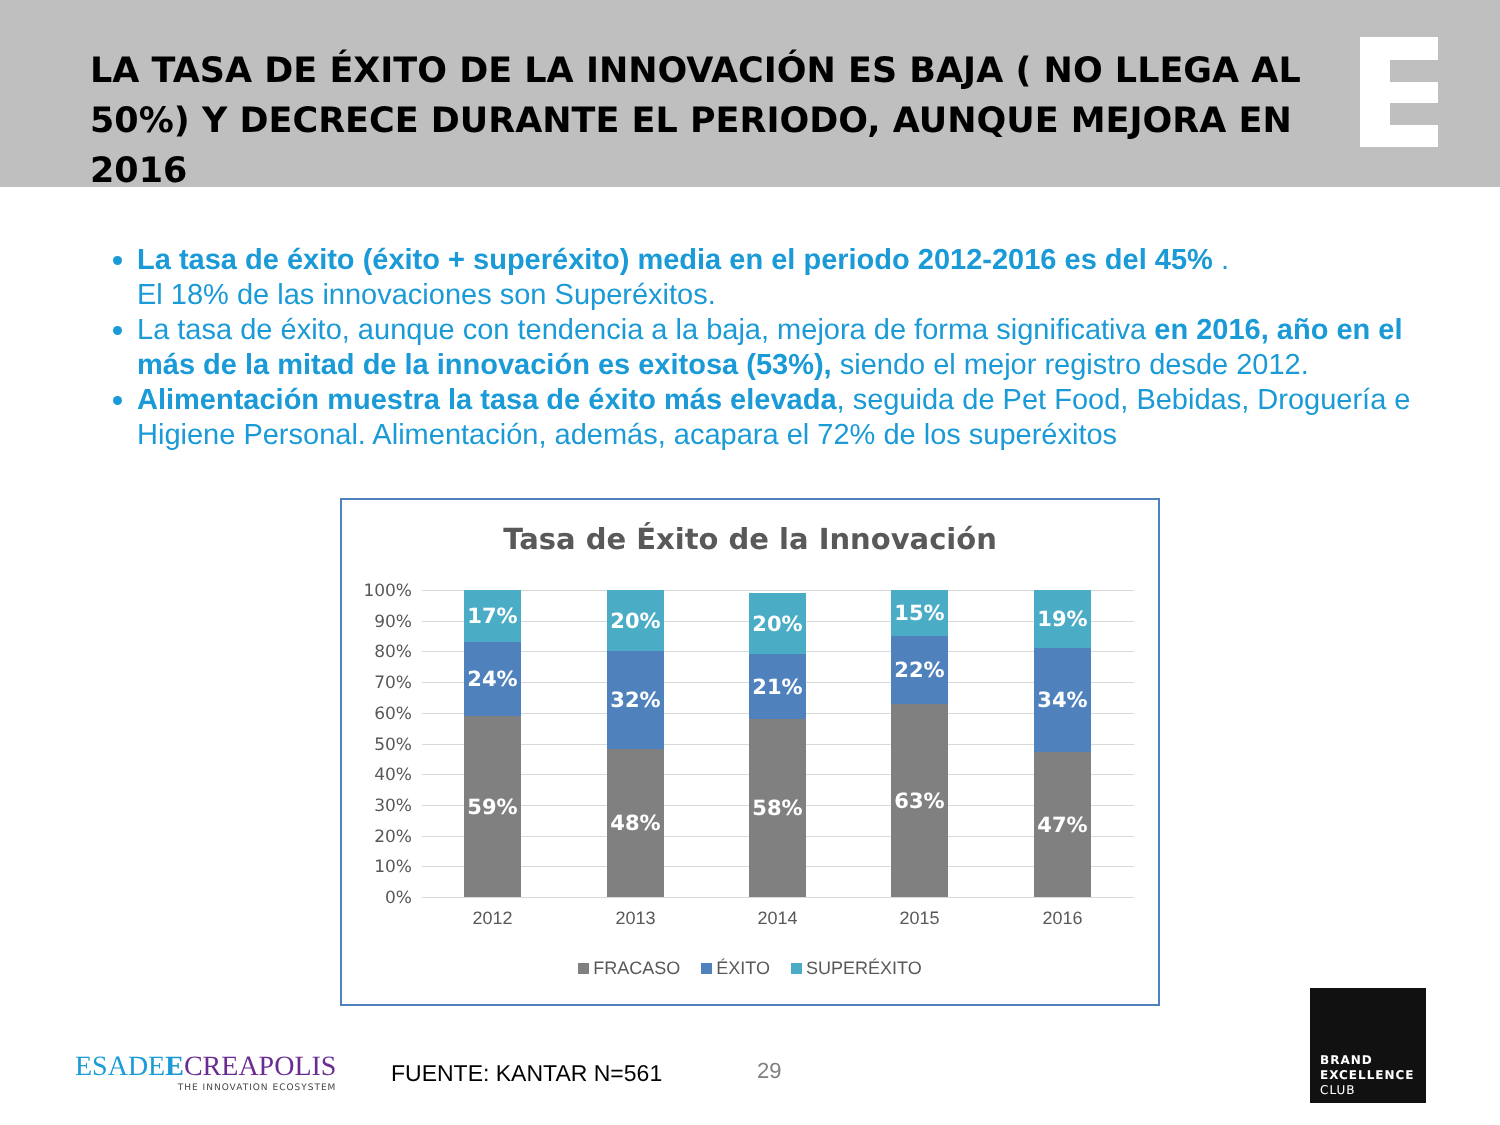LA TASA DE ÉXITO DE LA INNOVACIÓN ES BAJA ( NO LLEGA AL 50%) Y DECRECE DURANTE EL PERIODO, AUNQUE MEJORA EN 2016
La tasa de éxito (éxito + superéxito) media en el periodo 2012-2016 es del 45% .
El 18% de las innovaciones son Superéxitos.
La tasa de éxito, aunque con tendencia a la baja, mejora de forma significativa en 2016, año en el más de la mitad de la innovación es exitosa (53%), siendo el mejor registro desde 2012.
Alimentación muestra la tasa de éxito más elevada, seguida de Pet Food, Bebidas, Droguería e Higiene Personal. Alimentación, además, acapara el 72% de los superéxitos
Tasa de Éxito de la Innovación
100%
90%
80%
70%
60%
50%
40%
30%
20%
10%
0%
17%
24%
59%
20%
32%
48%
20%
21%
58%
15%
22%
63%
19%
34%
47%
2012 2013 2014 2015 2016
FRACASO ÉXITO SUPERÉXITO
ESADEECREAPOLIS
THE INNOVATION ECOSYSTEM
FUENTE: KANTAR N=561 29
BRAND
EXCELLENCE
CLUB